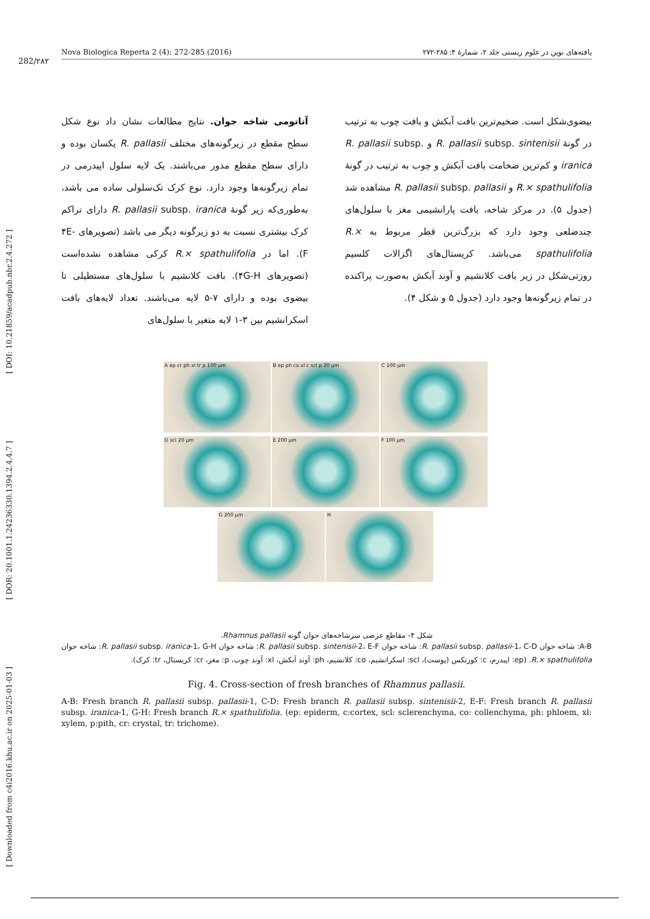[ Downloaded from c4i2016.khu.ac.ir on 2025-01-03 ] [ DOR: 20.1001.1.24236330.1394.2.4.4.7 ] [ DOI: 10.21859/acadpub.nbr.2.4.272 ]
282/۲۸۲
Nova Biologica Reperta 2 (4): 272-285 (2016) یافته‌های نوین در علوم زیستی جلد ۲، شمارهٔ ۴: ۲۸۵-۲۷۲
آناتومی شاخه جوان. نتایج مطالعات نشان داد نوع شکل سطح مقطع در زیرگونه‌های مختلف R. pallasii یکسان بوده و دارای سطح مقطع مدور می‌باشند. یک لایه سلول اپیدرمی در تمام زیرگونه‌ها وجود دارد. نوع کرک تک‌سلولی ساده می باشد، به‌طوری‌که زیر گونهٔ R. pallasii subsp. iranica دارای تراکم کرک بیشتری نسبت به دو زیرگونه دیگر می باشد (تصویرهای ۴E-F). اما در R.× spathulifolia کرکی مشاهده نشده‌است (تصویرهای ۴G-H). بافت کلانشیم با سلول‌های مستطیلی تا بیضوی بوده و دارای ۷-۵ لایه می‌باشند. تعداد لایه‌های بافت اسکرانشیم بین ۳-۱ لایه متغیر با سلول‌های
بیضوی‌شکل است. ضخیم‌ترین بافت آبکش و بافت چوب به ترتیب در گونهٔ R. pallasii subsp. sintenisii و R. pallasii subsp. iranica و کم‌ترین ضخامت بافت آبکش و چوب به ترتیب در گونهٔ R.× spathulifolia و R. pallasii subsp. pallasii مشاهده شد (جدول ۵). در مرکز شاخه، بافت پارانشیمی مغز با سلول‌های چندضلعی وجود دارد که بزرگ‌ترین قطر مربوط به R.× spathulifolia می‌باشد. کریستال‌های اگزالات کلسیم روزتی‌شکل در زیر بافت کلانشیم و آوند آبکش به‌صورت پراکنده در تمام زیرگونه‌ها وجود دارد (جدول ۵ و شکل ۴).
A ep cr ph xl tr p 100 µm B ep ph co xl c scl p 20 µm C 100 µm
D scl 20 µm E 200 µm F 100 µm
G 200 µm H
شکل ۴- مقاطع عرضی سرشاخه‌های جوان گونه Rhamnus pallasii.
A-B: شاخه جوان R. pallasii subsp. pallasii-1، C-D: شاخه جوان R. pallasii subsp. sintenisii-2، E-F: شاخه جوان R. pallasii subsp. iranica-1، G-H: شاخه جوان R.× spathulifolia. (ep: اپیدرم، c: کورتکس (پوست)، scl: اسکرانشیم، co: کلانشیم، ph: آوند آبکش، xl: آوند چوب، p: مغز، cr: کریستال، tr: کرک).
Fig. 4. Cross-section of fresh branches of Rhamnus pallasii.
A-B: Fresh branch R. pallasii subsp. pallasii-1, C-D: Fresh branch R. pallasii subsp. sintenisii-2, E-F: Fresh branch R. pallasii subsp. iranica-1, G-H: Fresh branch R.× spathulifolia. (ep: epiderm, c:cortex, scl: sclerenchyma, co: collenchyma, ph: phloem, xl: xylem, p:pith, cr: crystal, tr: trichome).